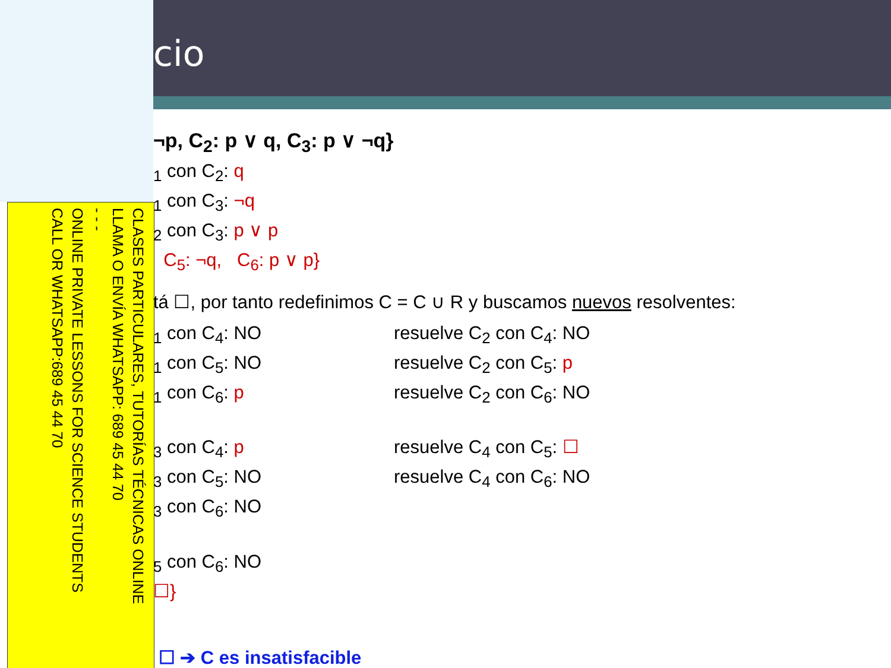CLASES PARTICULARES, TUTORÍAS TÉCNICAS ONLINE
LLAMA O ENVÍA WHATSAPP: 689 45 44 70
- - -
ONLINE PRIVATE LESSONS FOR SCIENCE STUDENTS
CALL OR WHATSAPP:689 45 44 70
cio
¬p, C<sub>2</sub>: p ∨ q, C<sub>3</sub>: p ∨ ¬q}
<sub>1</sub> con C<sub>2</sub>: q
<sub>1</sub> con C<sub>3</sub>: ¬q
<sub>2</sub> con C<sub>3</sub>: p ∨ p
C<sub>5</sub>: ¬q, C<sub>6</sub>: p ∨ p}
tá ☐, por tanto redefinimos C = C ∪ R y buscamos nuevos resolventes:
<sub>1</sub> con C<sub>4</sub>: NO resuelve C<sub>2</sub> con C<sub>4</sub>: NO
<sub>1</sub> con C<sub>5</sub>: NO resuelve C<sub>2</sub> con C<sub>5</sub>: p
<sub>1</sub> con C<sub>6</sub>: p resuelve C<sub>2</sub> con C<sub>6</sub>: NO
<sub>3</sub> con C<sub>4</sub>: p resuelve C<sub>4</sub> con C<sub>5</sub>: ☐
<sub>3</sub> con C<sub>5</sub>: NO resuelve C<sub>4</sub> con C<sub>6</sub>: NO
<sub>3</sub> con C<sub>6</sub>: NO
<sub>5</sub> con C<sub>6</sub>: NO
☐}
☐ ➔ C es insatisfacible